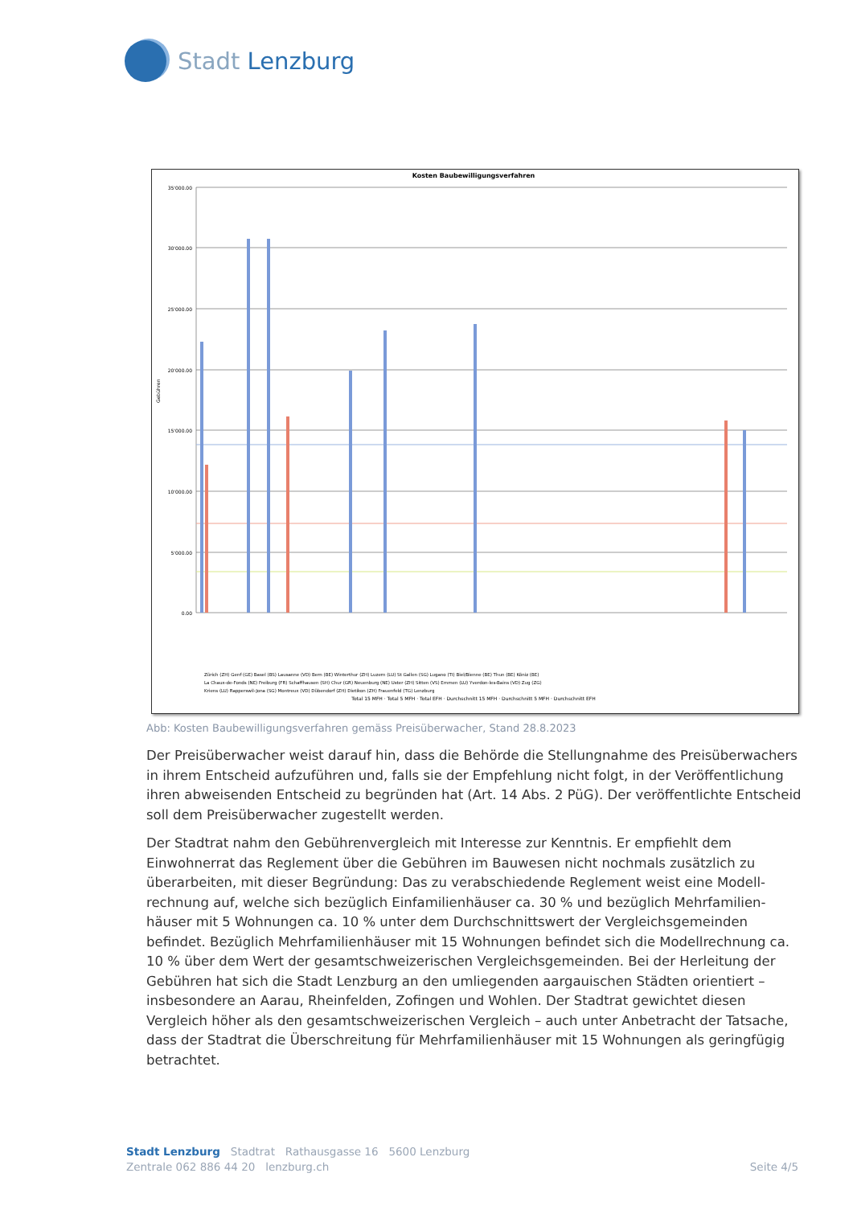Stadt Lenzburg
Kosten Baubewilligungsverfahren
Gebühren
35'000.00
30'000.00
25'000.00
20'000.00
15'000.00
10'000.00
5'000.00
0.00
Total 15 MFH · Total 5 MFH · Total EFH · Durchschnitt 15 MFH · Durchschnitt 5 MFH · Durchschnitt EFH
Zürich (ZH) Genf (GE) Basel (BS) Lausanne (VD) Bern (BE) Winterthur (ZH) Luzern (LU) St Gallen (SG) Lugano (TI) Biel/Bienne (BE) Thun (BE) Köniz (BE)
La Chaux-de-Fonds (NE) Freiburg (FR) Schaffhausen (SH) Chur (GR) Neuenburg (NE) Uster (ZH) Sitten (VS) Emmen (LU) Yverdon-les-Bains (VD) Zug (ZG)
Kriens (LU) Rapperswil-Jona (SG) Montreux (VD) Dübendorf (ZH) Dietikon (ZH) Frauenfeld (TG) Lenzburg
Abb: Kosten Baubewilligungsverfahren gemäss Preisüberwacher, Stand 28.8.2023
Der Preisüberwacher weist darauf hin, dass die Behörde die Stellungnahme des Preis­überwachers in ihrem Entscheid aufzuführen und, falls sie der Empfehlung nicht folgt, in der Veröffentlichung ihren abweisenden Entscheid zu begründen hat (Art. 14 Abs. 2 PüG). Der veröffentlichte Entscheid soll dem Preisüberwacher zugestellt werden.
Der Stadtrat nahm den Gebührenvergleich mit Interesse zur Kenntnis. Er empfiehlt dem Einwohnerrat das Reglement über die Gebühren im Bauwesen nicht nochmals zusätzlich zu überarbeiten, mit dieser Begründung: Das zu verabschiedende Reglement weist eine Modell­rechnung auf, welche sich bezüglich Einfamilienhäuser ca. 30 % und bezüglich Mehrfamilien­häuser mit 5 Wohnungen ca. 10 % unter dem Durchschnittswert der Vergleichsgemeinden befindet. Bezüglich Mehrfamilienhäuser mit 15 Wohnungen befindet sich die Modellrechnung ca. 10 % über dem Wert der gesamtschweizerischen Vergleichsgemeinden. Bei der Herleitung der Gebühren hat sich die Stadt Lenzburg an den umliegenden aargauischen Städten orientiert – insbesondere an Aarau, Rheinfelden, Zofingen und Wohlen. Der Stadtrat gewichtet diesen Vergleich höher als den gesamtschweizerischen Vergleich – auch unter Anbetracht der Tatsache, dass der Stadtrat die Überschreitung für Mehrfamilienhäuser mit 15 Wohnungen als geringfügig betrachtet.
Stadt Lenzburg Stadtrat Rathausgasse 16 5600 Lenzburg
Zentrale 062 886 44 20 lenzburg.ch Seite 4/5